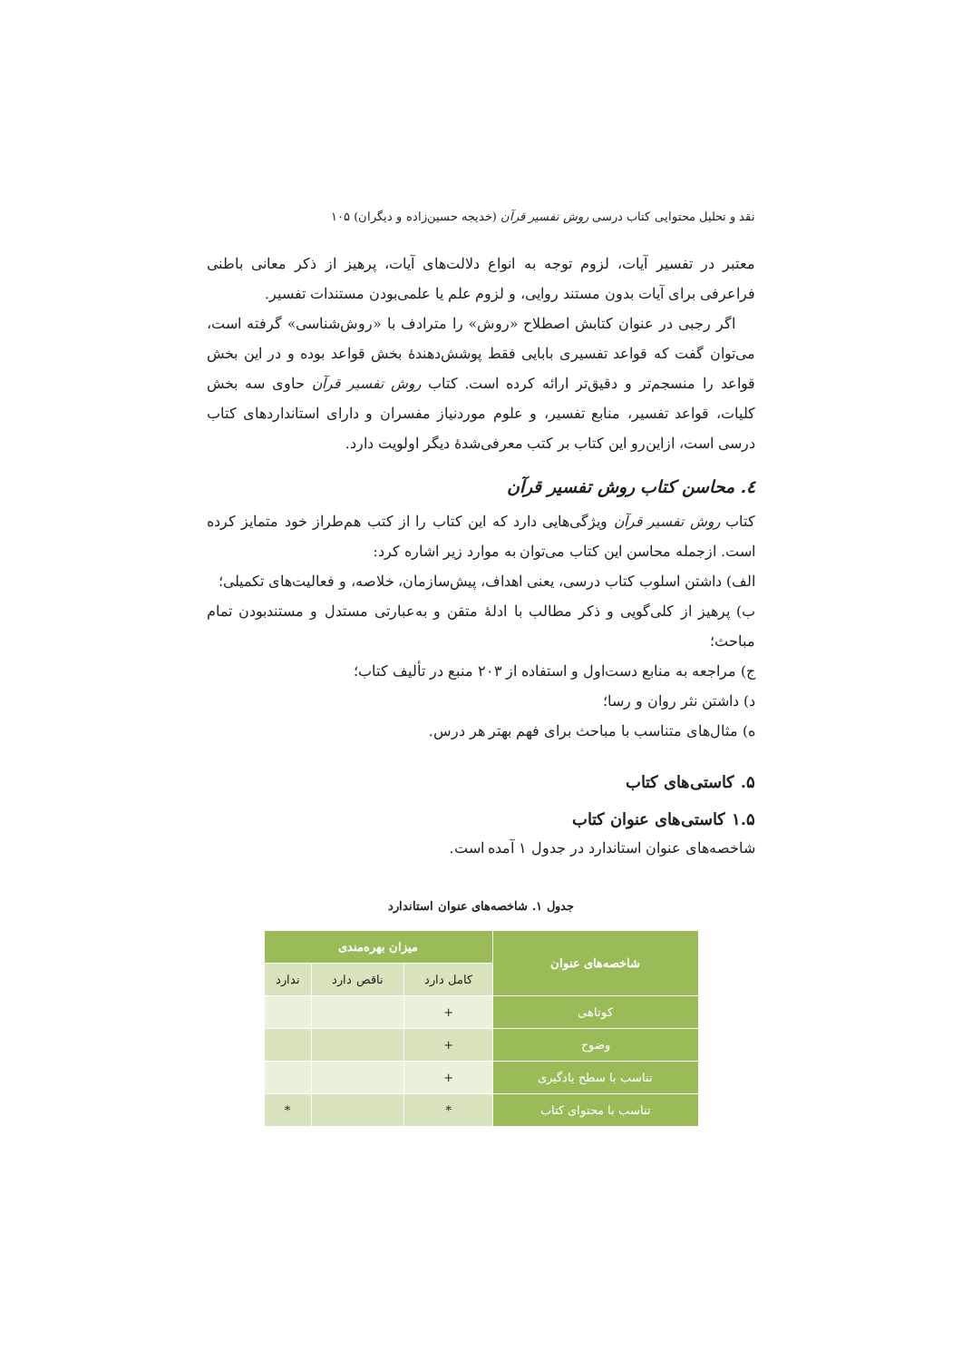نقد و تحلیل محتوایی کتاب درسی روش تفسیر قرآن (خدیجه حسین‌زاده و دیگران) ۱۰۵
معتبر در تفسیر آیات، لزوم توجه به انواع دلالت‌های آیات، پرهیز از ذکر معانی باطنی فراعرفی برای آیات بدون مستند روایی، و لزوم علم یا علمی‌بودن مستندات تفسیر.
اگر رجبی در عنوان کتابش اصطلاح «روش» را مترادف با «روش‌شناسی» گرفته است، می‌توان گفت که قواعد تفسیری بابایی فقط پوشش‌دهندهٔ بخش قواعد بوده و در این بخش قواعد را منسجم‌تر و دقیق‌تر ارائه کرده است. کتاب روش تفسیر قرآن حاوی سه بخش کلیات، قواعد تفسیر، منابع تفسیر، و علوم موردنیاز مفسران و دارای استانداردهای کتاب درسی است، ازاین‌رو این کتاب بر کتب معرفی‌شدهٔ دیگر اولویت دارد.
٤. محاسن کتاب روش تفسیر قرآن
کتاب روش تفسیر قرآن ویژگی‌هایی دارد که این کتاب را از کتب هم‌طراز خود متمایز کرده است. ازجمله محاسن این کتاب می‌توان به موارد زیر اشاره کرد:
الف) داشتن اسلوب کتاب درسی، یعنی اهداف، پیش‌سازمان، خلاصه، و فعالیت‌های تکمیلی؛
ب) پرهیز از کلی‌گویی و ذکر مطالب با ادلهٔ متقن و به‌عبارتی مستدل و مستندبودن تمام مباحث؛
ج) مراجعه به منابع دست‌اول و استفاده از ۲۰۳ منبع در تألیف کتاب؛
د) داشتن نثر روان و رسا؛
ه) مثال‌های متناسب با مباحث برای فهم بهتر هر درس.
۵. کاستی‌های کتاب
۱.۵ کاستی‌های عنوان کتاب
شاخصه‌های عنوان استاندارد در جدول ۱ آمده است.
جدول ۱. شاخصه‌های عنوان استاندارد
| شاخصه‌های عنوان | میزان بهره‌مندی | | |
| --- | --- | --- | --- |
| | کامل دارد | ناقص دارد | ندارد |
| کوتاهی | + | | |
| وضوح | + | | |
| تناسب با سطح یادگیری | + | | |
| تناسب با محتوای کتاب | * | | * |